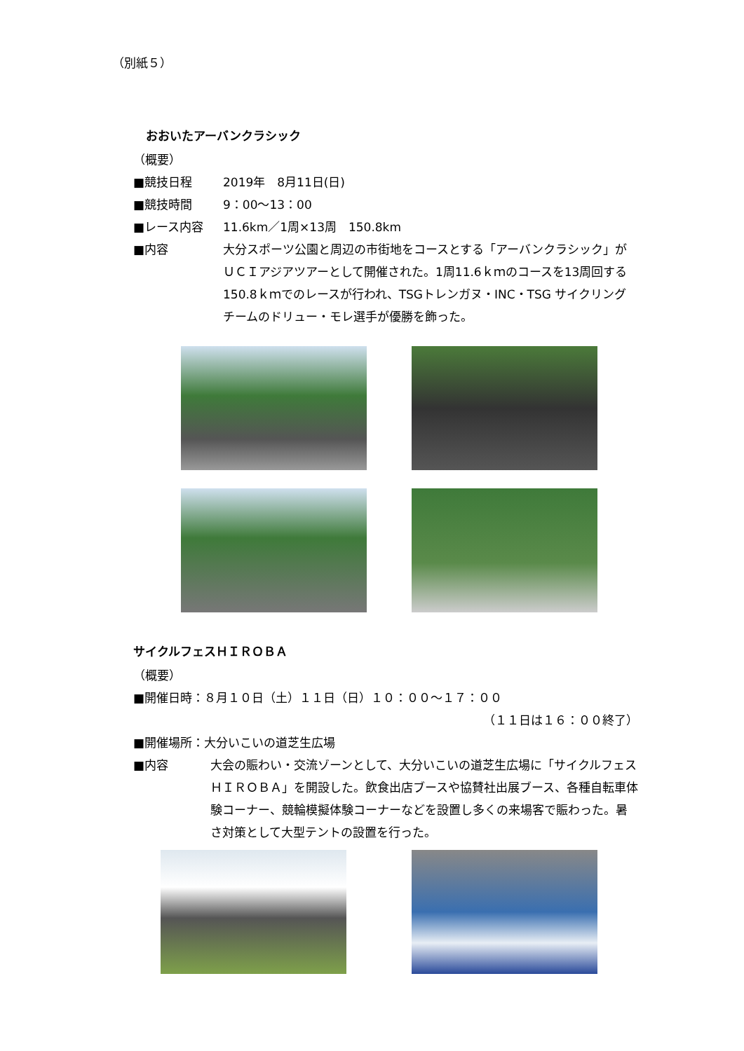（別紙５）
おおいたアーバンクラシック
（概要）
■競技日程 2019年　8月11日(日)
■競技時間 9：00～13：00
■レース内容 11.6km／1周×13周　150.8km
■内容 大分スポーツ公園と周辺の市街地をコースとする「アーバンクラシック」がＵＣＩアジアツアーとして開催された。1周11.6ｋｍのコースを13周回する150.8ｋｍでのレースが行われ、TSGトレンガヌ・INC・TSG サイクリングチームのドリュー・モレ選手が優勝を飾った。
サイクルフェスＨＩＲＯＢＡ
（概要）
■開催日時：８月１０日（土）１１日（日）１０：００～１７：００
（１１日は１６：００終了）
■開催場所：大分いこいの道芝生広場
■内容 大会の賑わい・交流ゾーンとして、大分いこいの道芝生広場に「サイクルフェスＨＩＲＯＢＡ」を開設した。飲食出店ブースや協賛社出展ブース、各種自転車体験コーナー、競輪模擬体験コーナーなどを設置し多くの来場客で賑わった。暑さ対策として大型テントの設置を行った。